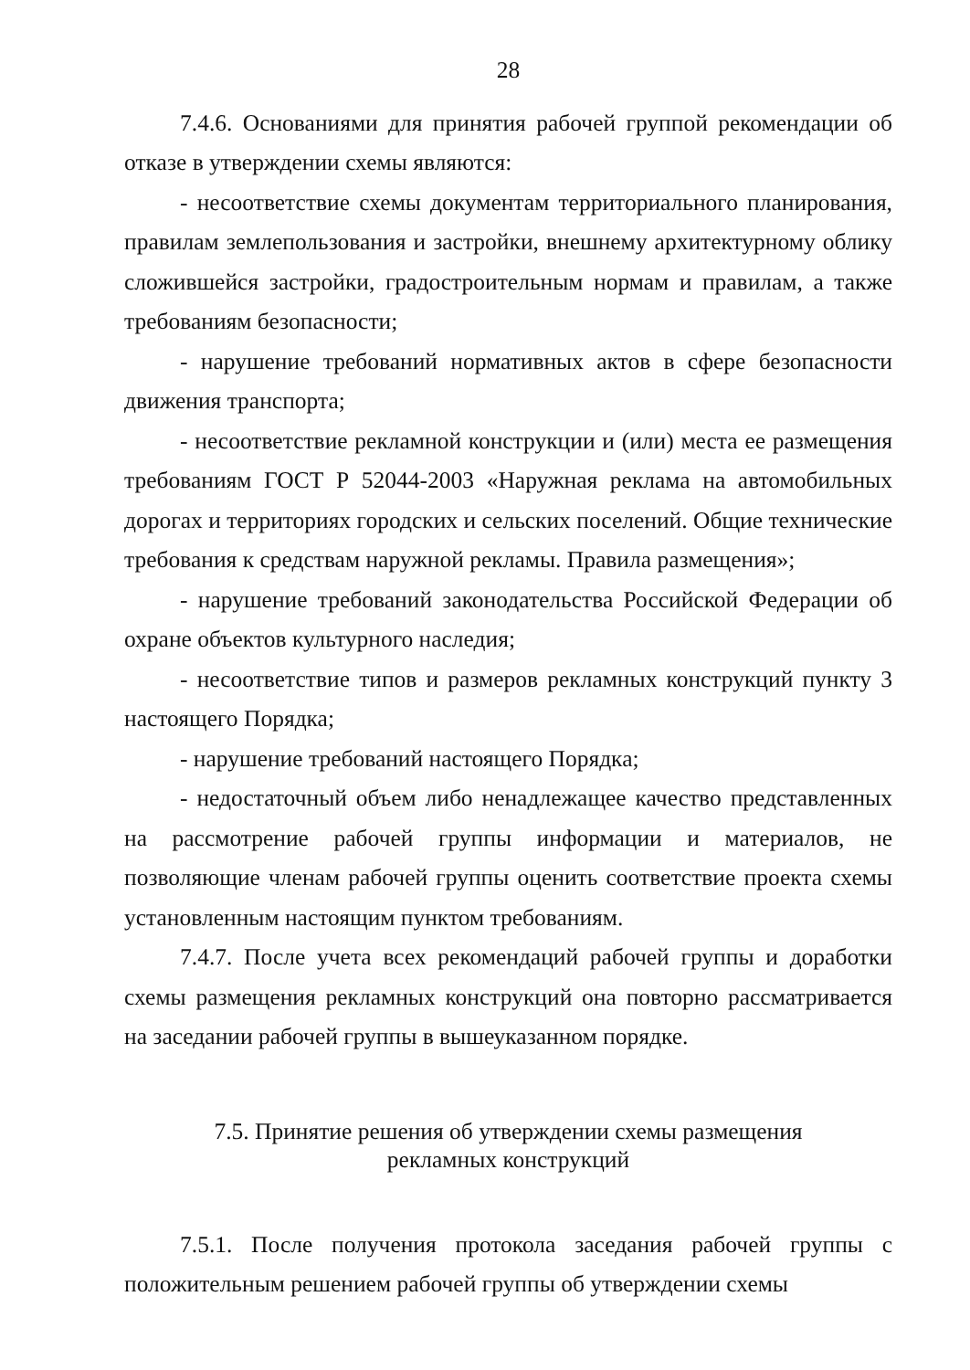28
7.4.6. Основаниями для принятия рабочей группой рекомендации об отказе в утверждении схемы являются:
- несоответствие схемы документам территориального планирования, правилам землепользования и застройки, внешнему архитектурному облику сложившейся застройки, градостроительным нормам и правилам, а также требованиям безопасности;
- нарушение требований нормативных актов в сфере безопасности движения транспорта;
- несоответствие рекламной конструкции и (или) места ее размещения требованиям ГОСТ Р 52044-2003 «Наружная реклама на автомобильных дорогах и территориях городских и сельских поселений. Общие технические требования к средствам наружной рекламы. Правила размещения»;
- нарушение требований законодательства Российской Федерации об охране объектов культурного наследия;
- несоответствие типов и размеров рекламных конструкций пункту 3 настоящего Порядка;
- нарушение требований настоящего Порядка;
- недостаточный объем либо ненадлежащее качество представленных на рассмотрение рабочей группы информации и материалов, не позволяющие членам рабочей группы оценить соответствие проекта схемы установленным настоящим пунктом требованиям.
7.4.7. После учета всех рекомендаций рабочей группы и доработки схемы размещения рекламных конструкций она повторно рассматривается на заседании рабочей группы в вышеуказанном порядке.
7.5. Принятие решения об утверждении схемы размещения
рекламных конструкций
7.5.1. После получения протокола заседания рабочей группы с положительным решением рабочей группы об утверждении схемы